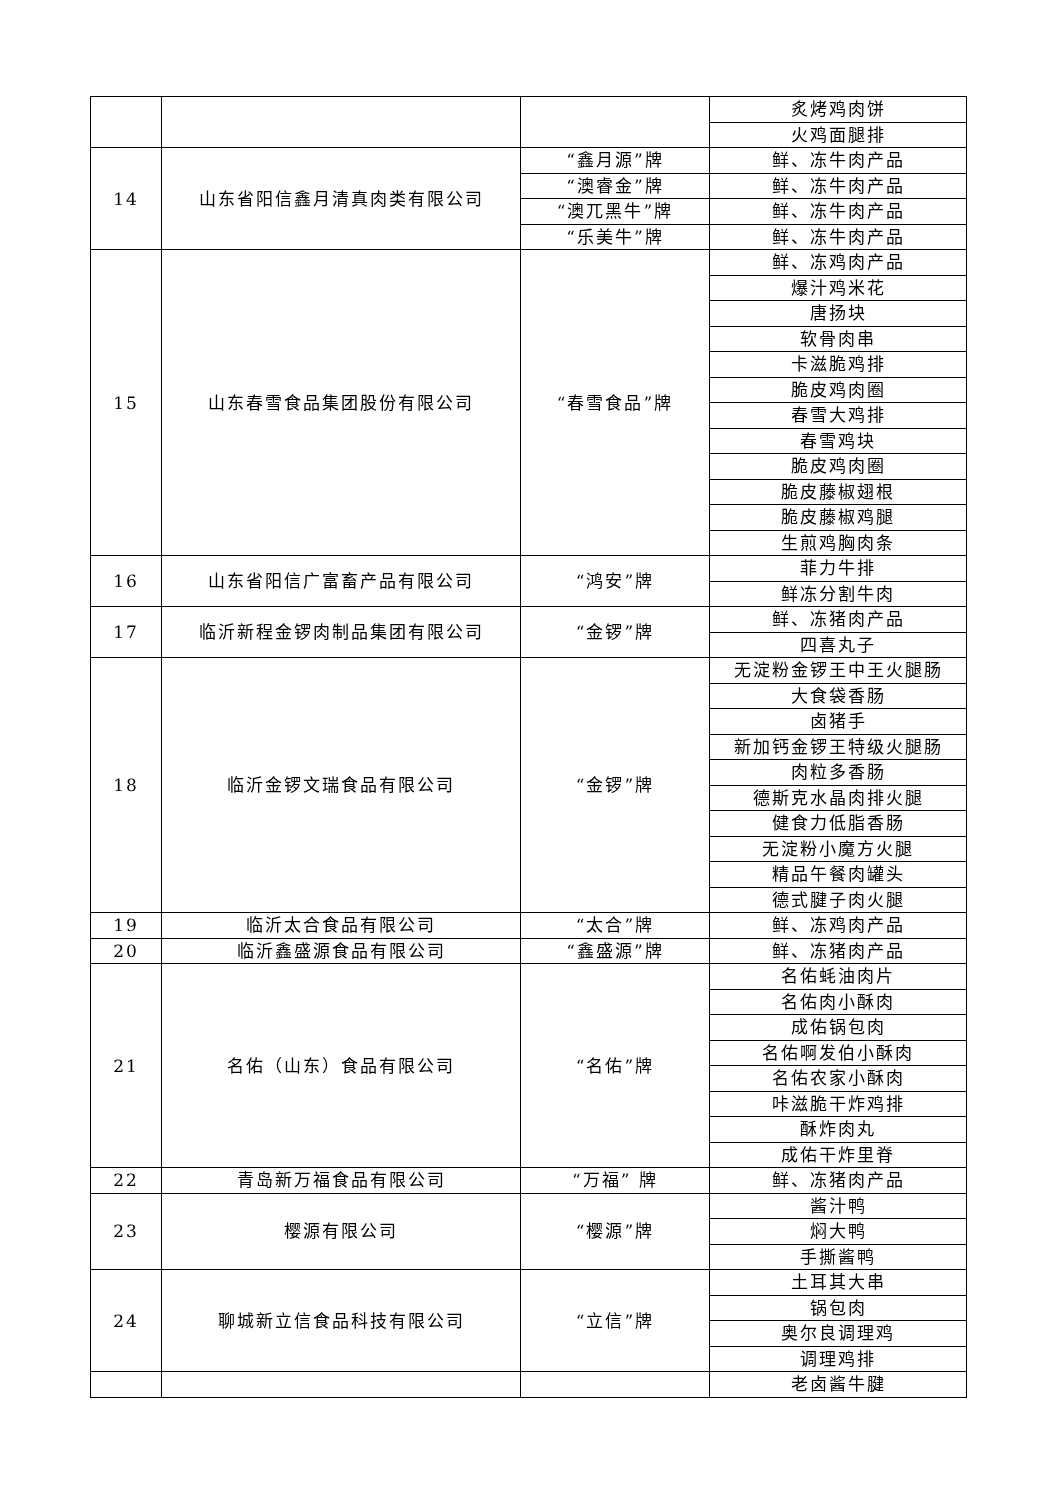| | | | 炙烤鸡肉饼 |
| | | | 火鸡面腿排 |
| 14 | 山东省阳信鑫月清真肉类有限公司 | “鑫月源”牌 | 鲜、冻牛肉产品 |
| | | “澳睿金”牌 | 鲜、冻牛肉产品 |
| | | “澳兀黑牛”牌 | 鲜、冻牛肉产品 |
| | | “乐美牛”牌 | 鲜、冻牛肉产品 |
| 15 | 山东春雪食品集团股份有限公司 | “春雪食品”牌 | 鲜、冻鸡肉产品 |
| | | | 爆汁鸡米花 |
| | | | 唐扬块 |
| | | | 软骨肉串 |
| | | | 卡滋脆鸡排 |
| | | | 脆皮鸡肉圈 |
| | | | 春雪大鸡排 |
| | | | 春雪鸡块 |
| | | | 脆皮鸡肉圈 |
| | | | 脆皮藤椒翅根 |
| | | | 脆皮藤椒鸡腿 |
| | | | 生煎鸡胸肉条 |
| 16 | 山东省阳信广富畜产品有限公司 | “鸿安”牌 | 菲力牛排 |
| | | | 鲜冻分割牛肉 |
| 17 | 临沂新程金锣肉制品集团有限公司 | “金锣”牌 | 鲜、冻猪肉产品 |
| | | | 四喜丸子 |
| 18 | 临沂金锣文瑞食品有限公司 | “金锣”牌 | 无淀粉金锣王中王火腿肠 |
| | | | 大食袋香肠 |
| | | | 卤猪手 |
| | | | 新加钙金锣王特级火腿肠 |
| | | | 肉粒多香肠 |
| | | | 德斯克水晶肉排火腿 |
| | | | 健食力低脂香肠 |
| | | | 无淀粉小魔方火腿 |
| | | | 精品午餐肉罐头 |
| | | | 德式腱子肉火腿 |
| 19 | 临沂太合食品有限公司 | “太合”牌 | 鲜、冻鸡肉产品 |
| 20 | 临沂鑫盛源食品有限公司 | “鑫盛源”牌 | 鲜、冻猪肉产品 |
| 21 | 名佑（山东）食品有限公司 | “名佑”牌 | 名佑蚝油肉片 |
| | | | 名佑肉小酥肉 |
| | | | 成佑锅包肉 |
| | | | 名佑啊发伯小酥肉 |
| | | | 名佑农家小酥肉 |
| | | | 咔滋脆干炸鸡排 |
| | | | 酥炸肉丸 |
| | | | 成佑干炸里脊 |
| 22 | 青岛新万福食品有限公司 | “万福” 牌 | 鲜、冻猪肉产品 |
| 23 | 樱源有限公司 | “樱源”牌 | 酱汁鸭 |
| | | | 焖大鸭 |
| | | | 手撕酱鸭 |
| 24 | 聊城新立信食品科技有限公司 | “立信”牌 | 土耳其大串 |
| | | | 锅包肉 |
| | | | 奥尔良调理鸡 |
| | | | 调理鸡排 |
| | | | 老卤酱牛腱 |